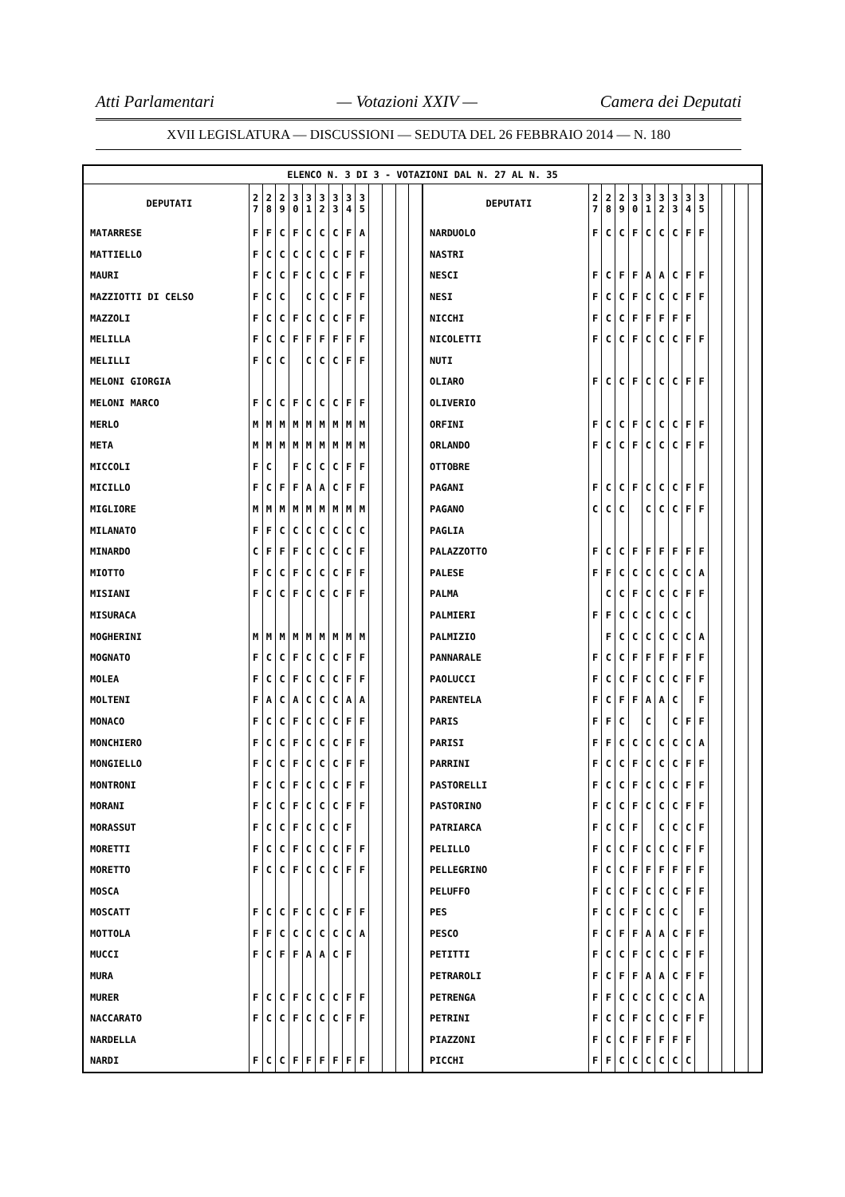Atti Parlamentari — Votazioni XXIV — Camera dei Deputati
XVII LEGISLATURA — DISCUSSIONI — SEDUTA DEL 26 FEBBRAIO 2014 — N. 180
| ELENCO N. 3 DI 3 - VOTAZIONI DAL N. 27 AL N. 35 | | | | | | | | | | | | | | | | | | | | | | | | | | | |
| DEPUTATI | 2 7 | 2 8 | 2 9 | 3 0 | 3 1 | 3 2 | 3 3 | 3 4 | 3 5 | | | | | DEPUTATI | 2 7 | 2 8 | 2 9 | 3 0 | 3 1 | 3 2 | 3 3 | 3 4 | 3 5 | | | | |
| MATARRESE | F | F | C | F | C | C | C | F | A | | | | | NARDUOLO | F | C | C | F | C | C | C | F | F | | | | |
| MATTIELLO | F | C | C | C | C | C | C | F | F | | | | | NASTRI | | | | | | | | | | | | | |
| MAURI | F | C | C | F | C | C | C | F | F | | | | | NESCI | F | C | F | F | A | A | C | F | F | | | | |
| MAZZIOTTI DI CELSO | F | C | C | | C | C | C | F | F | | | | | NESI | F | C | C | F | C | C | C | F | F | | | | |
| MAZZOLI | F | C | C | F | C | C | C | F | F | | | | | NICCHI | F | C | C | F | F | F | F | F | | | | | |
| MELILLA | F | C | C | F | F | F | F | F | F | | | | | NICOLETTI | F | C | C | F | C | C | C | F | F | | | | |
| MELILLI | F | C | C | | C | C | C | F | F | | | | | NUTI | | | | | | | | | | | | | |
| MELONI GIORGIA | | | | | | | | | | | | | | OLIARO | F | C | C | F | C | C | C | F | F | | | | |
| MELONI MARCO | F | C | C | F | C | C | C | F | F | | | | | OLIVERIO | | | | | | | | | | | | | |
| MERLO | M | M | M | M | M | M | M | M | M | | | | | ORFINI | F | C | C | F | C | C | C | F | F | | | | |
| META | M | M | M | M | M | M | M | M | M | | | | | ORLANDO | F | C | C | F | C | C | C | F | F | | | | |
| MICCOLI | F | C | | F | C | C | C | F | F | | | | | OTTOBRE | | | | | | | | | | | | | |
| MICILLO | F | C | F | F | A | A | C | F | F | | | | | PAGANI | F | C | C | F | C | C | C | F | F | | | | |
| MIGLIORE | M | M | M | M | M | M | M | M | M | | | | | PAGANO | C | C | C | | C | C | C | F | F | | | | |
| MILANATO | F | F | C | C | C | C | C | C | C | | | | | PAGLIA | | | | | | | | | | | | | |
| MINARDO | C | F | F | F | C | C | C | C | F | | | | | PALAZZOTTO | F | C | C | F | F | F | F | F | F | | | | |
| MIOTTO | F | C | C | F | C | C | C | F | F | | | | | PALESE | F | F | C | C | C | C | C | C | A | | | | |
| MISIANI | F | C | C | F | C | C | C | F | F | | | | | PALMA | | C | C | F | C | C | C | F | F | | | | |
| MISURACA | | | | | | | | | | | | | | PALMIERI | F | F | C | C | C | C | C | C | | | | | |
| MOGHERINI | M | M | M | M | M | M | M | M | M | | | | | PALMIZIO | | F | C | C | C | C | C | C | A | | | | |
| MOGNATO | F | C | C | F | C | C | C | F | F | | | | | PANNARALE | F | C | C | F | F | F | F | F | F | | | | |
| MOLEA | F | C | C | F | C | C | C | F | F | | | | | PAOLUCCI | F | C | C | F | C | C | C | F | F | | | | |
| MOLTENI | F | A | C | A | C | C | C | A | A | | | | | PARENTELA | F | C | F | F | A | A | C | | F | | | | |
| MONACO | F | C | C | F | C | C | C | F | F | | | | | PARIS | F | F | C | | C | | C | F | F | | | | |
| MONCHIERO | F | C | C | F | C | C | C | F | F | | | | | PARISI | F | F | C | C | C | C | C | C | A | | | | |
| MONGIELLO | F | C | C | F | C | C | C | F | F | | | | | PARRINI | F | C | C | F | C | C | C | F | F | | | | |
| MONTRONI | F | C | C | F | C | C | C | F | F | | | | | PASTORELLI | F | C | C | F | C | C | C | F | F | | | | |
| MORANI | F | C | C | F | C | C | C | F | F | | | | | PASTORINO | F | C | C | F | C | C | C | F | F | | | | |
| MORASSUT | F | C | C | F | C | C | C | F | | | | | | PATRIARCA | F | C | C | F | | C | C | C | F | | | | |
| MORETTI | F | C | C | F | C | C | C | F | F | | | | | PELILLO | F | C | C | F | C | C | C | F | F | | | | |
| MORETTO | F | C | C | F | C | C | C | F | F | | | | | PELLEGRINO | F | C | C | F | F | F | F | F | F | | | | |
| MOSCA | | | | | | | | | | | | | | PELUFFO | F | C | C | F | C | C | C | F | F | | | | |
| MOSCATT | F | C | C | F | C | C | C | F | F | | | | | PES | F | C | C | F | C | C | C | | F | | | | |
| MOTTOLA | F | F | C | C | C | C | C | C | A | | | | | PESCO | F | C | F | F | A | A | C | F | F | | | | |
| MUCCI | F | C | F | F | A | A | C | F | | | | | | PETITTI | F | C | C | F | C | C | C | F | F | | | | |
| MURA | | | | | | | | | | | | | | PETRAROLI | F | C | F | F | A | A | C | F | F | | | | |
| MURER | F | C | C | F | C | C | C | F | F | | | | | PETRENGA | F | F | C | C | C | C | C | C | A | | | | |
| NACCARATO | F | C | C | F | C | C | C | F | F | | | | | PETRINI | F | C | C | F | C | C | C | F | F | | | | |
| NARDELLA | | | | | | | | | | | | | | PIAZZONI | F | C | C | F | F | F | F | F | | | | | |
| NARDI | F | C | C | F | F | F | F | F | F | | | | | PICCHI | F | F | C | C | C | C | C | C | | | | | |